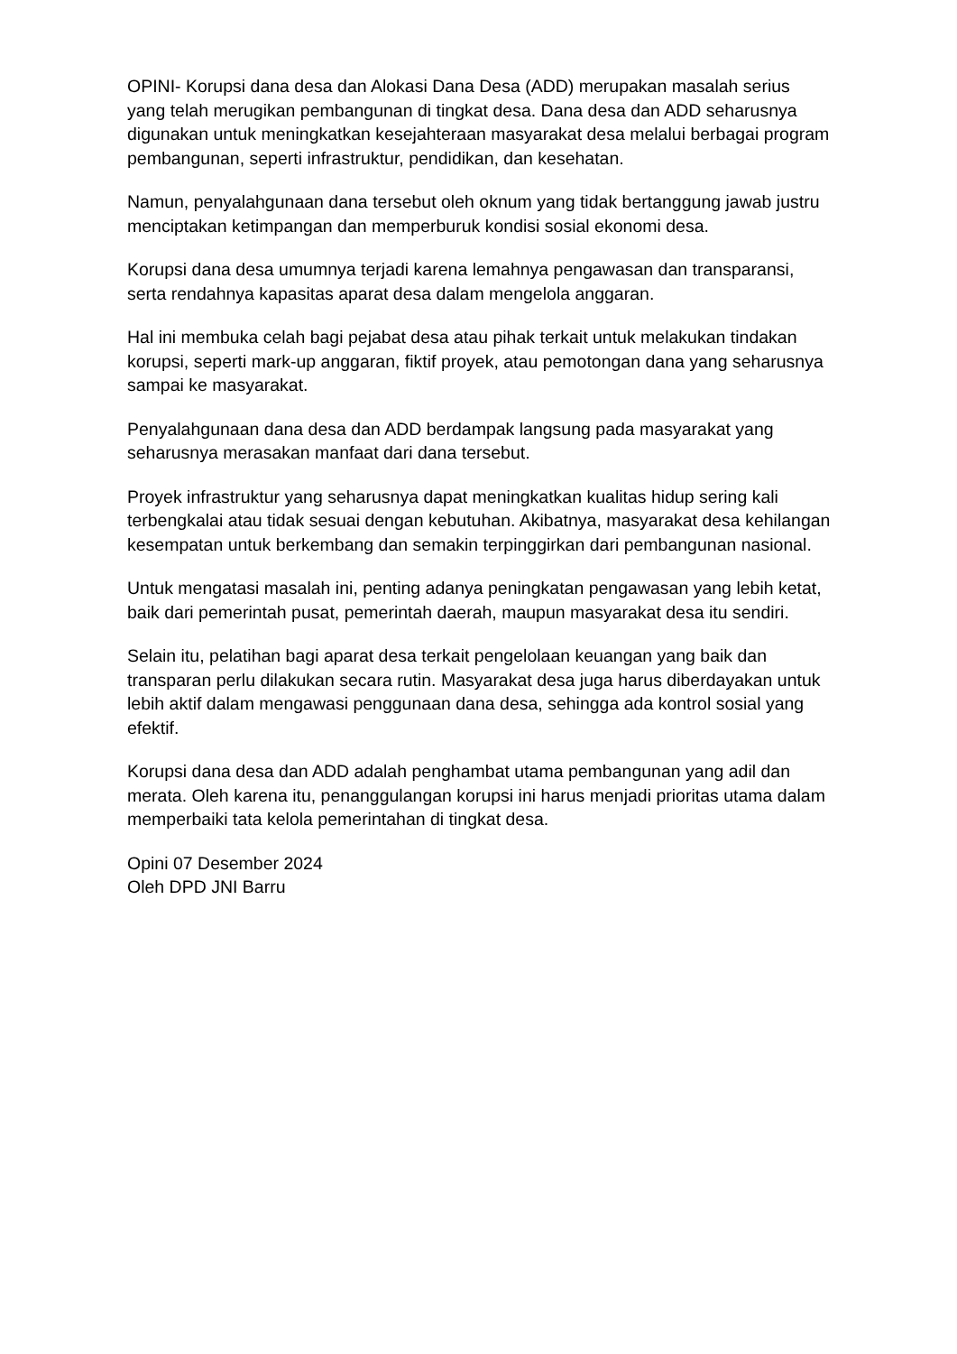OPINI- Korupsi dana desa dan Alokasi Dana Desa (ADD) merupakan masalah serius yang telah merugikan pembangunan di tingkat desa. Dana desa dan ADD seharusnya digunakan untuk meningkatkan kesejahteraan masyarakat desa melalui berbagai program pembangunan, seperti infrastruktur, pendidikan, dan kesehatan.
Namun, penyalahgunaan dana tersebut oleh oknum yang tidak bertanggung jawab justru menciptakan ketimpangan dan memperburuk kondisi sosial ekonomi desa.
Korupsi dana desa umumnya terjadi karena lemahnya pengawasan dan transparansi, serta rendahnya kapasitas aparat desa dalam mengelola anggaran.
Hal ini membuka celah bagi pejabat desa atau pihak terkait untuk melakukan tindakan korupsi, seperti mark-up anggaran, fiktif proyek, atau pemotongan dana yang seharusnya sampai ke masyarakat.
Penyalahgunaan dana desa dan ADD berdampak langsung pada masyarakat yang seharusnya merasakan manfaat dari dana tersebut.
Proyek infrastruktur yang seharusnya dapat meningkatkan kualitas hidup sering kali terbengkalai atau tidak sesuai dengan kebutuhan. Akibatnya, masyarakat desa kehilangan kesempatan untuk berkembang dan semakin terpinggirkan dari pembangunan nasional.
Untuk mengatasi masalah ini, penting adanya peningkatan pengawasan yang lebih ketat, baik dari pemerintah pusat, pemerintah daerah, maupun masyarakat desa itu sendiri.
Selain itu, pelatihan bagi aparat desa terkait pengelolaan keuangan yang baik dan transparan perlu dilakukan secara rutin. Masyarakat desa juga harus diberdayakan untuk lebih aktif dalam mengawasi penggunaan dana desa, sehingga ada kontrol sosial yang efektif.
Korupsi dana desa dan ADD adalah penghambat utama pembangunan yang adil dan merata. Oleh karena itu, penanggulangan korupsi ini harus menjadi prioritas utama dalam memperbaiki tata kelola pemerintahan di tingkat desa.
Opini 07 Desember 2024
Oleh DPD JNI Barru